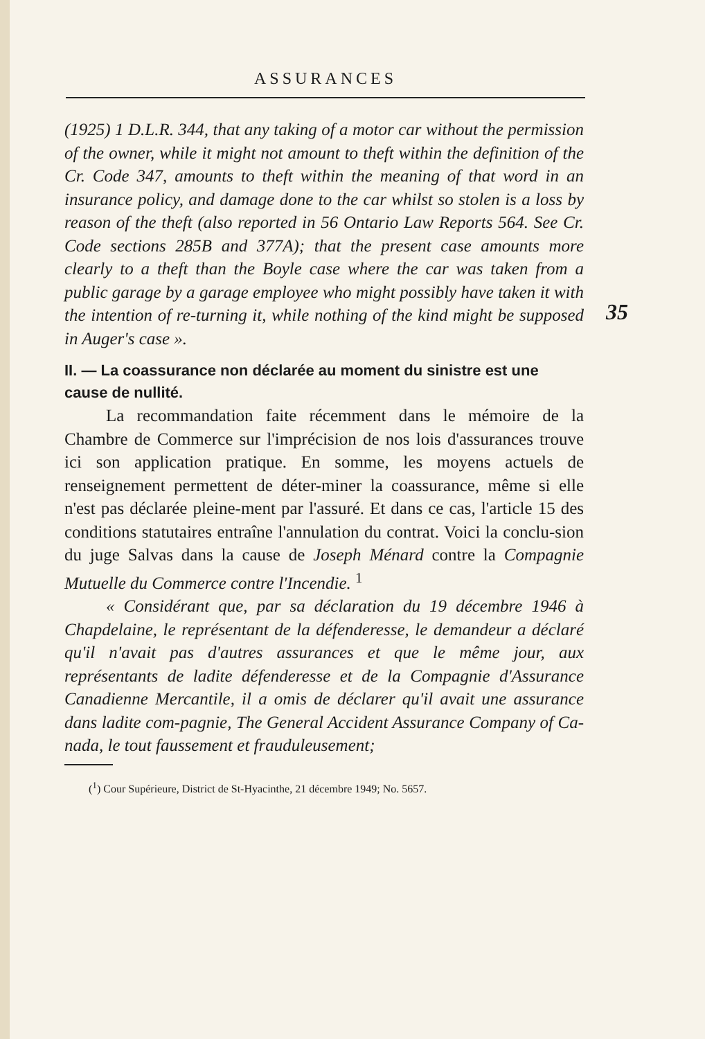ASSURANCES
35
(1925) 1 D.L.R. 344, that any taking of a motor car without the permission of the owner, while it might not amount to theft within the definition of the Cr. Code 347, amounts to theft within the meaning of that word in an insurance policy, and damage done to the car whilst so stolen is a loss by reason of the theft (also reported in 56 Ontario Law Reports 564. See Cr. Code sections 285B and 377A); that the present case amounts more clearly to a theft than the Boyle case where the car was taken from a public garage by a garage employee who might possibly have taken it with the intention of re-turning it, while nothing of the kind might be supposed in Auger's case ».
II. — La coassurance non déclarée au moment du sinistre est une cause de nullité.
La recommandation faite récemment dans le mémoire de la Chambre de Commerce sur l'imprécision de nos lois d'assurances trouve ici son application pratique. En somme, les moyens actuels de renseignement permettent de déter-miner la coassurance, même si elle n'est pas déclarée pleine-ment par l'assuré. Et dans ce cas, l'article 15 des conditions statutaires entraîne l'annulation du contrat. Voici la conclu-sion du juge Salvas dans la cause de Joseph Ménard contre la Compagnie Mutuelle du Commerce contre l'Incendie. <sup>1</sup>
« Considérant que, par sa déclaration du 19 décembre 1946 à Chapdelaine, le représentant de la défenderesse, le demandeur a déclaré qu'il n'avait pas d'autres assurances et que le même jour, aux représentants de ladite défenderesse et de la Compagnie d'Assurance Canadienne Mercantile, il a omis de déclarer qu'il avait une assurance dans ladite com-pagnie, The General Accident Assurance Company of Ca-nada, le tout faussement et frauduleusement;
(<sup>1</sup>) Cour Supérieure, District de St-Hyacinthe, 21 décembre 1949; No. 5657.